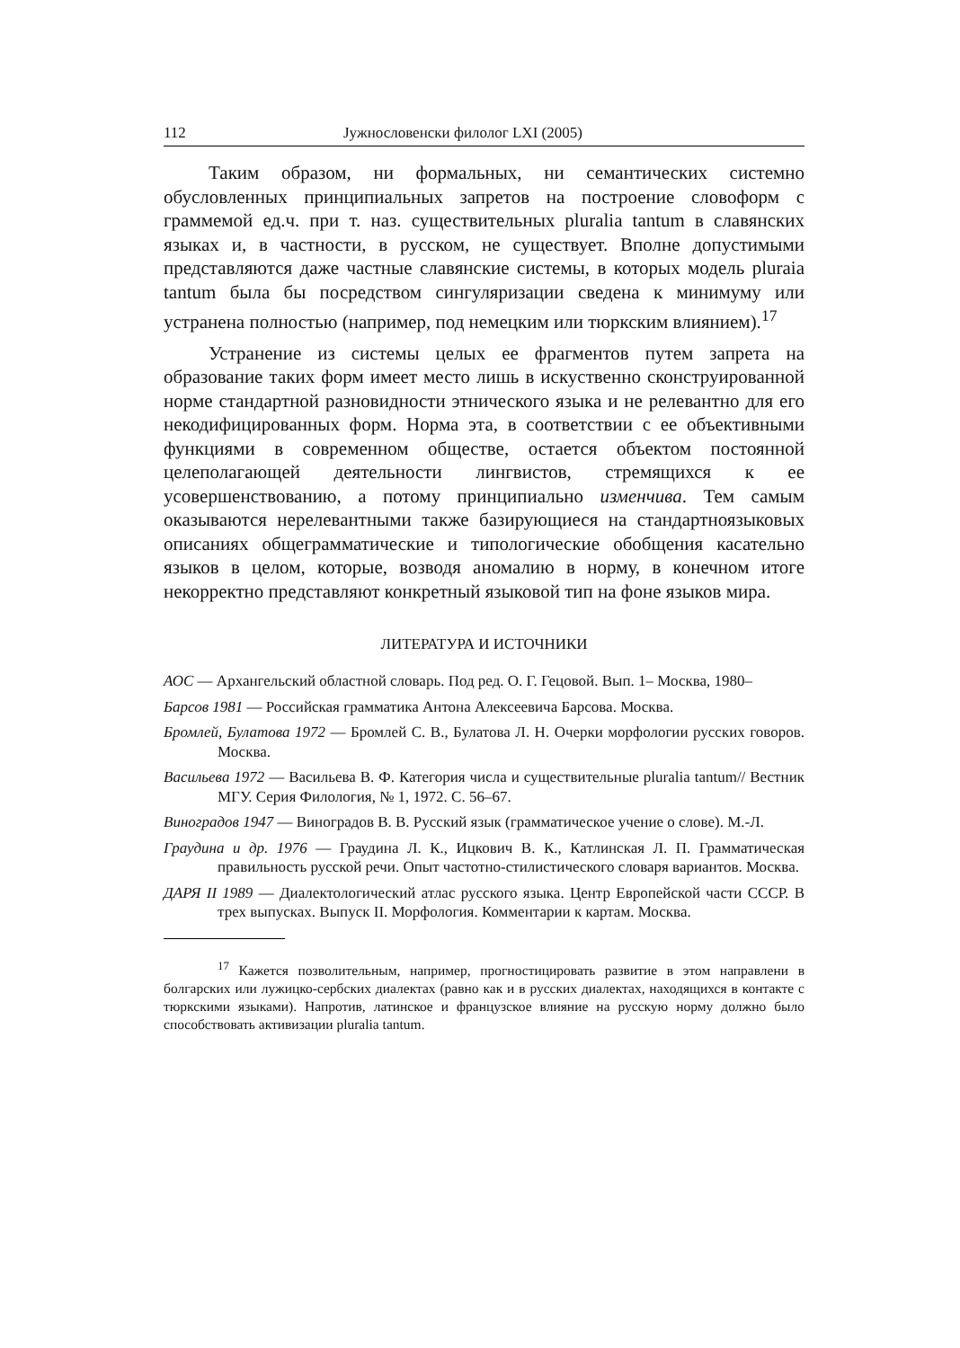112 Јужнословенски филолог LXI (2005)
Таким образом, ни формальных, ни семантических системно обусловленных принципиальных запретов на построение словоформ с граммемой ед.ч. при т. наз. существительных pluralia tantum в славянских языках и, в частности, в русском, не существует. Вполне допустимыми представляются даже частные славянские системы, в которых модель pluraia tantum была бы посредством сингуляризации сведена к минимуму или устранена полностью (например, под немецким или тюркским влиянием).<sup>17</sup>
Устранение из системы целых ее фрагментов путем запрета на образование таких форм имеет место лишь в искуственно сконструированной норме стандартной разновидности этнического языка и не релевантно для его некодифицированных форм. Норма эта, в соответствии с ее объективными функциями в современном обществе, остается объектом постоянной целеполагающей деятельности лингвистов, стремящихся к ее усовершенствованию, а потому принципиально изменчива. Тем самым оказываются нерелевантными также базирующиеся на стандартноязыковых описаниях общеграмматические и типологические обобщения касательно языков в целом, которые, возводя аномалию в норму, в конечном итоге некорректно представляют конкретный языковой тип на фоне языков мира.
ЛИТЕРАТУРА И ИСТОЧНИКИ
АОС — Архангельский областной словарь. Под ред. О. Г. Гецовой. Вып. 1– Москва, 1980–
Барсов 1981 — Российская грамматика Антона Алексеевича Барсова. Москва.
Бромлей, Булатова 1972 — Бромлей С. В., Булатова Л. Н. Очерки морфологии русских говоров. Москва.
Васильева 1972 — Васильева В. Ф. Категория числа и существительные pluralia tantum// Вестник МГУ. Серия Филология, № 1, 1972. С. 56–67.
Виноградов 1947 — Виноградов В. В. Русский язык (грамматическое учение о слове). М.-Л.
Граудина и др. 1976 — Граудина Л. К., Ицкович В. К., Катлинская Л. П. Грамматическая правильность русской речи. Опыт частотно-стилистического словаря вариантов. Москва.
ДАРЯ II 1989 — Диалектологический атлас русского языка. Центр Европейской части СССР. В трех выпусках. Выпуск II. Морфология. Комментарии к картам. Москва.
<sup>17</sup> Кажется позволительным, например, прогностицировать развитие в этом направлени в болгарских или лужицко-сербских диалектах (равно как и в русских диалектах, находящихся в контакте с тюркскими языками). Напротив, латинское и французское влияние на русскую норму должно было способствовать активизации pluralia tantum.